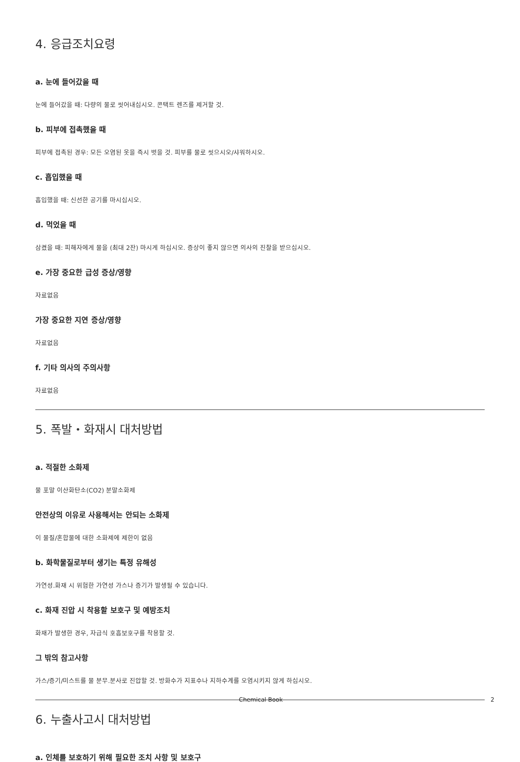4. 응급조치요령
a. 눈에 들어갔을 때
눈에 들어갔을 때: 다량의 물로 씻어내십시오. 콘택트 렌즈를 제거할 것.
b. 피부에 접촉했을 때
피부에 접촉된 경우: 모든 오염된 옷을 즉시 벗을 것. 피부를 물로 씻으시오/샤워하시오.
c. 흡입했을 때
흡입했을 때: 신선한 공기를 마시십시오.
d. 먹었을 때
삼켰을 때: 피해자에게 물을 (최대 2잔) 마시게 하십시오. 증상이 좋지 않으면 의사의 진찰을 받으십시오.
e. 가장 중요한 급성 증상/영향
자료없음
가장 중요한 지연 증상/영향
자료없음
f. 기타 의사의 주의사항
자료없음
5. 폭발・화재시 대처방법
a. 적절한 소화제
물 포말 이산화탄소(CO2) 분말소화제
안전상의 이유로 사용해서는 안되는 소화제
이 물질/혼합물에 대한 소화제에 제한이 없음
b. 화학물질로부터 생기는 특정 유해성
가연성.화재 시 위험한 가연성 가스나 증기가 발생될 수 있습니다.
c. 화재 진압 시 착용할 보호구 및 예방조치
화재가 발생한 경우, 자급식 호흡보호구를 착용할 것.
그 밖의 참고사항
가스/증기/미스트를 물 분무.분사로 진압할 것. 방화수가 지표수나 지하수계를 오염시키지 않게 하십시오.
6. 누출사고시 대처방법
a. 인체를 보호하기 위해 필요한 조치 사항 및 보호구
Chemical Book 2